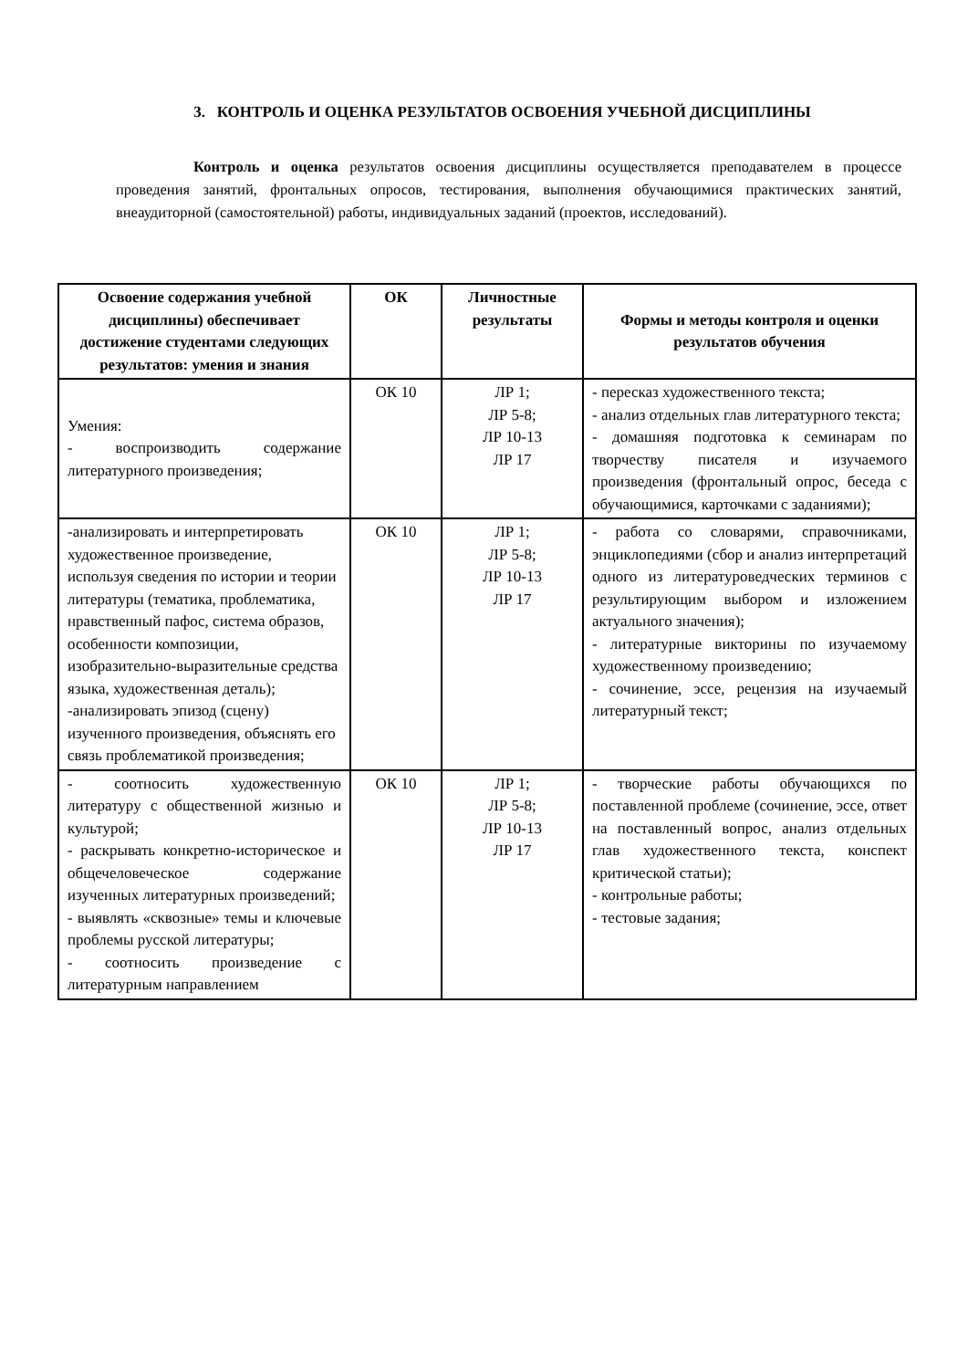3. КОНТРОЛЬ И ОЦЕНКА РЕЗУЛЬТАТОВ ОСВОЕНИЯ УЧЕБНОЙ ДИСЦИПЛИНЫ
Контроль и оценка результатов освоения дисциплины осуществляется преподавателем в процессе проведения занятий, фронтальных опросов, тестирования, выполнения обучающимися практических занятий, внеаудиторной (самостоятельной) работы, индивидуальных заданий (проектов, исследований).
| Освоение содержания учебной дисциплины) обеспечивает достижение студентами следующих результатов: умения и знания | ОК | Личностные результаты | Формы и методы контроля и оценки результатов обучения |
| --- | --- | --- | --- |
| Умения: - воспроизводить содержание литературного произведения; | ОК 10 | ЛР 1; ЛР 5-8; ЛР 10-13 ЛР 17 | - пересказ художественного текста; - анализ отдельных глав литературного текста; - домашняя подготовка к семинарам по творчеству писателя и изучаемого произведения (фронтальный опрос, беседа с обучающимися, карточками с заданиями); |
| -анализировать и интерпретировать художественное произведение, используя сведения по истории и теории литературы (тематика, проблематика, нравственный пафос, система образов, особенности композиции, изобразительно-выразительные средства языка, художественная деталь); -анализировать эпизод (сцену) изученного произведения, объяснять его связь проблематикой произведения; | ОК 10 | ЛР 1; ЛР 5-8; ЛР 10-13 ЛР 17 | - работа со словарями, справочниками, энциклопедиями (сбор и анализ интерпретаций одного из литературоведческих терминов с результирующим выбором и изложением актуального значения); - литературные викторины по изучаемому художественному произведению; - сочинение, эссе, рецензия на изучаемый литературный текст; |
| - соотносить художественную литературу с общественной жизнью и культурой; - раскрывать конкретно-историческое и общечеловеческое содержание изученных литературных произведений; - выявлять «сквозные» темы и ключевые проблемы русской литературы; - соотносить произведение с литературным направлением | ОК 10 | ЛР 1; ЛР 5-8; ЛР 10-13 ЛР 17 | - творческие работы обучающихся по поставленной проблеме (сочинение, эссе, ответ на поставленный вопрос, анализ отдельных глав художественного текста, конспект критической статьи); - контрольные работы; - тестовые задания; |